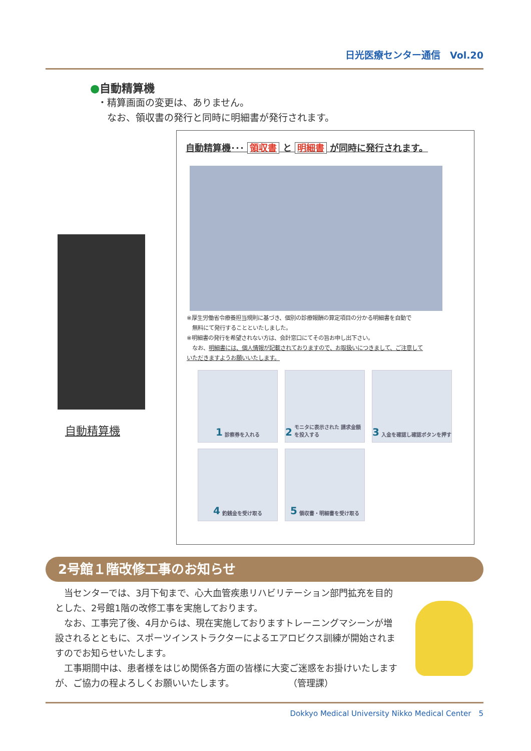日光医療センター通信　Vol.20
●自動精算機
・精算画面の変更は、ありません。
　なお、領収書の発行と同時に明細書が発行されます。
自動精算機
自動精算機･･･ 領収書 と 明細書 が同時に発行されます。
※厚生労働省令療養担当規則に基づき、個別の診療報酬の算定項目の分かる明細書を自動で
　無料にて発行することといたしました。
※明細書の発行を希望されない方は、会計窓口にてその旨お申し出下さい。
　なお、明細書には、個人情報が記載されておりますので、お取扱いにつきまして、ご注意して
いただきますようお願いいたします。
1 診察券を入れる
2 モニタに表示された 請求金額を投入する
3 入金を確認し確認ボタンを押す
4 釣銭金を受け取る
5 領収書・明細書を受け取る
2号館１階改修工事のお知らせ
　当センターでは、3月下旬まで、心大血管疾患リハビリテーション部門拡充を目的とした、2号館1階の改修工事を実施しております。
　なお、工事完了後、4月からは、現在実施しておりますトレーニングマシーンが増設されるとともに、スポーツインストラクターによるエアロビクス訓練が開始されますのでお知らせいたします。
　工事期間中は、患者様をはじめ関係各方面の皆様に大変ご迷惑をお掛けいたしますが、ご協力の程よろしくお願いいたします。　　　　　　　（管理課）
Dokkyo Medical University Nikko Medical Center　5